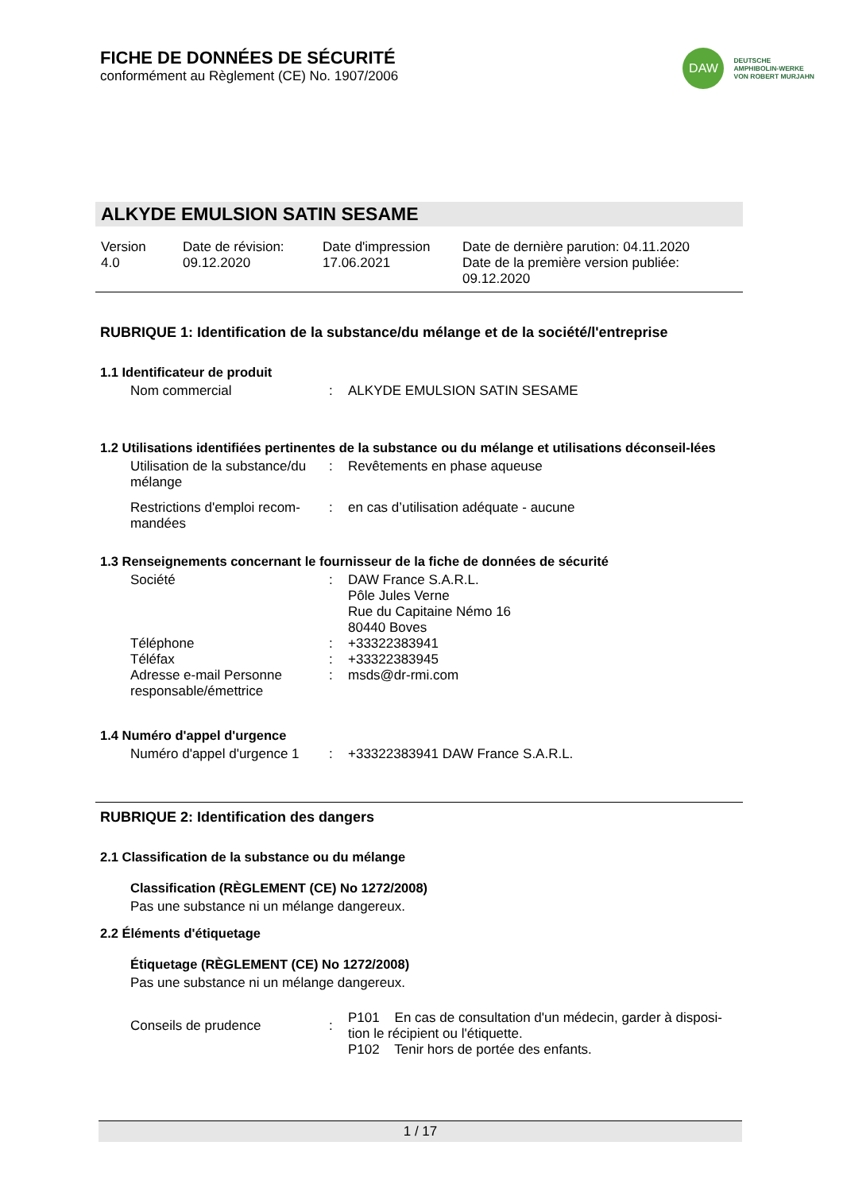FICHE DE DONNÉES DE SÉCURITÉ
conformément au Règlement (CE) No. 1907/2006
DAW
DEUTSCHE
AMPHIBOLIN-WERKE
VON ROBERT MURJAHN
ALKYDE EMULSION SATIN SESAME
Version
4.0
Date de révision:
09.12.2020
Date d'impression
17.06.2021
Date de dernière parution: 04.11.2020
Date de la première version publiée:
09.12.2020
RUBRIQUE 1: Identification de la substance/du mélange et de la société/l'entreprise
1.1 Identificateur de produit
| Nom commercial | : | ALKYDE EMULSION SATIN SESAME |
1.2 Utilisations identifiées pertinentes de la substance ou du mélange et utilisations déconseil-lées
| Utilisation de la substance/du mélange | : | Revêtements en phase aqueuse |
| Restrictions d'emploi recom-mandées | : | en cas d’utilisation adéquate - aucune |
1.3 Renseignements concernant le fournisseur de la fiche de données de sécurité
| Société | : | DAW France S.A.R.L. Pôle Jules Verne Rue du Capitaine Némo 16 80440 Boves |
| Téléphone | : | +33322383941 |
| Téléfax | : | +33322383945 |
| Adresse e-mail Personne responsable/émettrice | : | msds@dr-rmi.com |
1.4 Numéro d'appel d'urgence
| Numéro d'appel d'urgence 1 | : | +33322383941 DAW France S.A.R.L. |
RUBRIQUE 2: Identification des dangers
2.1 Classification de la substance ou du mélange
Classification (RÈGLEMENT (CE) No 1272/2008)
Pas une substance ni un mélange dangereux.
2.2 Éléments d'étiquetage
Étiquetage (RÈGLEMENT (CE) No 1272/2008)
Pas une substance ni un mélange dangereux.
| Conseils de prudence | : | P101 En cas de consultation d'un médecin, garder à disposi-tion le récipient ou l'étiquette. P102 Tenir hors de portée des enfants. |
1 / 17